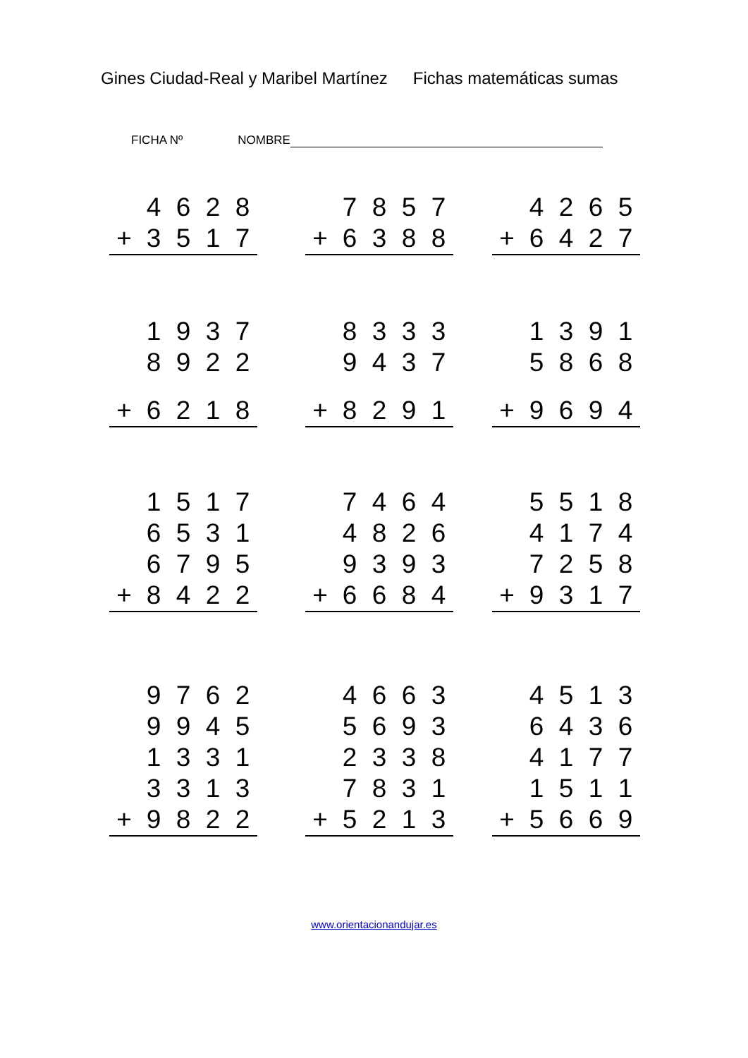Gines Ciudad-Real y Maribel Martínez Fichas matemáticas sumas
FICHA Nº NOMBRE
| | 4 | 6 | 2 | 8 |
| + | 3 | 5 | 1 | 7 |
| | 7 | 8 | 5 | 7 |
| + | 6 | 3 | 8 | 8 |
| | 4 | 2 | 6 | 5 |
| + | 6 | 4 | 2 | 7 |
| | 1 | 9 | 3 | 7 |
| | 8 | 9 | 2 | 2 |
| + | 6 | 2 | 1 | 8 |
| | 8 | 3 | 3 | 3 |
| | 9 | 4 | 3 | 7 |
| + | 8 | 2 | 9 | 1 |
| | 1 | 3 | 9 | 1 |
| | 5 | 8 | 6 | 8 |
| + | 9 | 6 | 9 | 4 |
| | 1 | 5 | 1 | 7 |
| | 6 | 5 | 3 | 1 |
| | 6 | 7 | 9 | 5 |
| + | 8 | 4 | 2 | 2 |
| | 7 | 4 | 6 | 4 |
| | 4 | 8 | 2 | 6 |
| | 9 | 3 | 9 | 3 |
| + | 6 | 6 | 8 | 4 |
| | 5 | 5 | 1 | 8 |
| | 4 | 1 | 7 | 4 |
| | 7 | 2 | 5 | 8 |
| + | 9 | 3 | 1 | 7 |
| | 9 | 7 | 6 | 2 |
| | 9 | 9 | 4 | 5 |
| | 1 | 3 | 3 | 1 |
| | 3 | 3 | 1 | 3 |
| + | 9 | 8 | 2 | 2 |
| | 4 | 6 | 6 | 3 |
| | 5 | 6 | 9 | 3 |
| | 2 | 3 | 3 | 8 |
| | 7 | 8 | 3 | 1 |
| + | 5 | 2 | 1 | 3 |
| | 4 | 5 | 1 | 3 |
| | 6 | 4 | 3 | 6 |
| | 4 | 1 | 7 | 7 |
| | 1 | 5 | 1 | 1 |
| + | 5 | 6 | 6 | 9 |
www.orientacionandujar.es